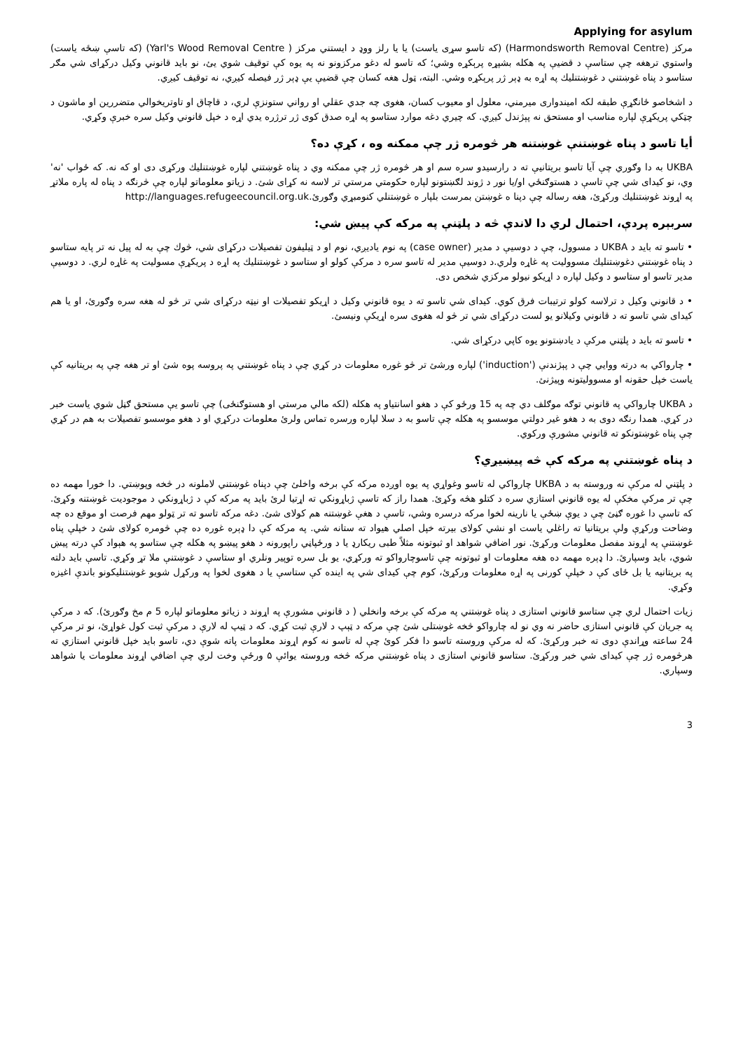Applying for asylum
مرکز (Harmondsworth Removal Centre) (که تاسو سړی یاست) یا یا رلز ووډ د ایستني مرکز ( Yarl's Wood Removal Centre) (که تاسې ښځه یاست) واستوي ترهغه چې ستاسې د قضیې په هکله بشپړه پرېکړه وشي؛ که تاسو له دغو مرکزونو نه په یوه کې توقیف شوي يئ، نو باید قانوني وکیل درکړای شي مګر ستاسو د پناه غوښتني د غوښتنلیك په اړه به ډېر ژر پرېکړه وشي. البته، ټول هغه کسان چې قضیې یې ډېر ژر فیصله کیږي، نه توقیف کیږي.
د اشخاصو ځانګړې طبقه لکه امیندواری میرمني، معلول او معیوب کسان، هغوی چه جدي عقلي او رواني ستونزې لري، د قاچاق او تاوتریخوالي متضررین او ماشون د چټکي پریکړې لپاره مناسب او مستحق نه پېژندل کیږي. که چیري دغه موارد ستاسو په اړه صدق کوی ژر ترژره یدي اړه د خپل قانوني وکیل سره خبرې وکړي.
أیا تاسو د پناه غوښتنې غوښتنه هر څومره ژر چې ممکنه وه ، کړې ده؟
UKBA به دا وګوري چې آیا تاسو بریتانیې ته د رارسیدو سره سم او هر څومره ژر چې ممکنه وي د پناه غوښتني لپاره غوښتنلیك ورکړی دی او که نه. که ځواب 'نه' وي، نو کیدای شي چې تاسې د هستوګنځي او/یا نور د ژوند لګښتونو لپاره حکومتي مرستي تر لاسه نه کړای شئ. د زیاتو معلوماتو لپاره چې څرنګه د پناه له پاره ملاتړ په اړوند غوښتنلیك ورکړئ، هغه رساله چې دپنا ه غوښتن بمرست بلپار ه غوښتنلي کنومبړي وګورئ.http://languages.refugeecouncil.org.uk
سربېره پردې، احتمال لري دا لاندې څه د پلټنې په مرکه کې پیښ شي:
• تاسو ته باید د UKBA د مسوول، چې د دوسیې د مدیر (case owner) په نوم یادیږي، نوم او د ټیلیفون تفصیلات درکړای شي، څوك چې به له پیل نه تر پایه ستاسو د پناه غوښتني دغوښتنلیك مسوولیت په غاړه ولري.د دوسیې مدیر له تاسو سره د مرکې کولو او ستاسو د غوښتنلیك په اړه د پریکړې مسولیت په غاړه لري. د دوسیې مدیر تاسو او ستاسو د وکیل لپاره د اړیکو نیولو مرکزي شخص دی.
• د قانوني وکیل د ترلاسه کولو ترتیبات فرق کوي. کیدای شي تاسو ته د یوه قانوني وکیل د اړیکو تفصیلات او نیټه درکړای شي تر څو له هغه سره وګورئ، او یا هم کیدای شي تاسو ته د قانوني وکیلانو یو لست درکړای شي تر څو له هغوی سره اړیکې ونیسئ.
• تاسو ته باید د پلټني مرکې د یادښتونو یوه کاپي درکړای شي.
• چارواکي به درته ووایي چې د پېژندنې ('induction') لپاره ورشئ تر څو غوره معلومات در کړي چې د پناه غوښتني په پروسه پوه شئ او تر هغه چې په بریتانیه کې یاست خپل حقونه او مسوولیتونه وپیژنئ.
د UKBA چارواکي په قانوني توګه موګلف دي چه په 15 ورځو کې د هغو اسانتیاو په هکله (لکه مالي مرستي او هستوګنځی) چې تاسو یې مستحق ګڼل شوي یاست خبر در کړي. همدا رنګه دوی به د هغو غیر دولتي موسسو په هکله چې تاسو به د سلا لپاره ورسره تماس ولرئ معلومات درکړي او د هغو موسسو تفصیلات به هم در کړي چې پناه غوښتونکو ته قانوني مشورې ورکوي.
د پناه غوښتني په مرکه کې څه پیښیږي؟
د پلټني له مرکې نه وروسته به د UKBA چارواکي له تاسو وغواړي په یوه اوږده مرکه کې برخه واخلئ چې دپناه غوښتني لاملونه در څخه وپوښتي. دا خورا مهمه ده چې تر مرکې مخکې له یوه قانوني استازي سره د کتلو هڅه وکړئ. همدا راز که تاسې ژباړونکي ته اړتیا لرئ باید په مرکه کې د ژباړونکي د موجودیت غوښتنه وکړئ. که تاسې دا غوره ګڼئ چې د یوې ښځې یا نارینه لخوا مرکه درسره وشي، تاسې د هغې غوښتنه هم کولای شئ. دغه مرکه تاسو ته تر ټولو مهم فرصت او موقع ده چه وضاحت ورکړې ولې بریتانیا ته راغلي یاست او نشي کولای بیرته خپل اصلي هیواد ته ستانه شي. په مرکه کې دا ډېره غوره ده چې څومره کولای شئ د خپلې پناه غوښتنې په اړوند مفصل معلومات ورکړئ. نور اضافي شواهد او ثبوتونه مثلاً طبی ریکارډ یا د ورځپاڼي راپورونه د هغو پیښو په هکله چې ستاسو په هېواد کې درته پیښ شوي، باید وسپارئ. دا ډېره مهمه ده هغه معلومات او ثبوتونه چې تاسوچارواکو ته ورکړي، یو بل سره توپیر ونلري او ستاسې د غوښتنې ملا تړ وکړي. تاسې باید دلته په بریتانیه یا بل ځای کې د خپلې کورنی په اړه معلومات ورکړئ، کوم چې کیدای شي په اینده کې ستاسې یا د هغوی لخوا په ورکړل شویو غوښتنلیکونو باندې اغیزه وکړي.
زیات احتمال لري چې ستاسو قانوني استازی د پناه غوښتني په مرکه کې برخه وانخلي ( د قانوني مشورې په اړوند د زیاتو معلوماتو لپاره 5 م مخ وګورئ). که د مرکې په جریان کې قانوني استازی حاضر نه وي نو له چارواکو څخه غوښتلی شئ چې مرکه د ټېپ د لارې ثبت کړي. که د ټیپ له لارې د مرکې ثبت کول غواړئ، نو تر مرکې 24 ساعته وړاندې دوی ته خبر ورکړئ. که له مرکې وروسته تاسو دا فکر کوئ چې له تاسو نه کوم اړوند معلومات پاته شوې دي، تاسو باید خپل قانوني استازي ته هرڅومره ژر چې کیدای شي خبر ورکړئ. ستاسو قانوني استازی د پناه غوښتني مرکه څخه وروسته یوائې ۵ ورځې وخت لري چې اضافي اړوند معلومات یا شواهد وسپاري.
3